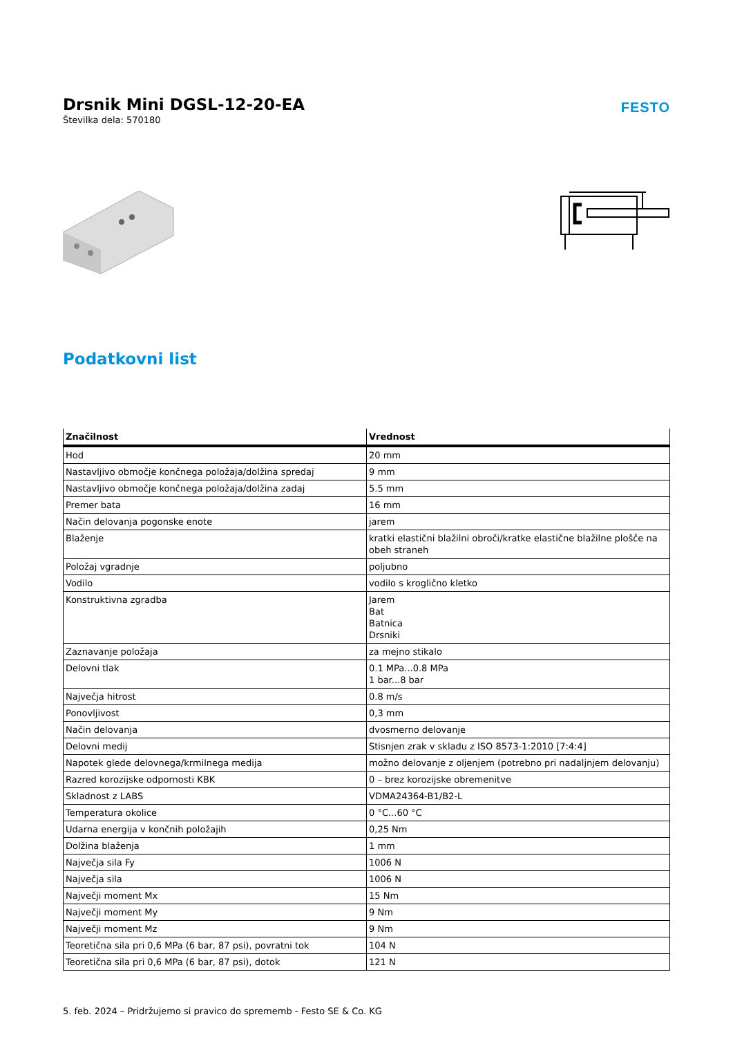Drsnik Mini DGSL-12-20-EA
Številka dela: 570180
FESTO
Podatkovni list
| Značilnost | Vrednost |
| --- | --- |
| Hod | 20 mm |
| Nastavljivo območje končnega položaja/dolžina spredaj | 9 mm |
| Nastavljivo območje končnega položaja/dolžina zadaj | 5.5 mm |
| Premer bata | 16 mm |
| Način delovanja pogonske enote | jarem |
| Blaženje | kratki elastični blažilni obroči/kratke elastične blažilne plošče na obeh straneh |
| Položaj vgradnje | poljubno |
| Vodilo | vodilo s kroglično kletko |
| Konstruktivna zgradba | Jarem Bat Batnica Drsniki |
| Zaznavanje položaja | za mejno stikalo |
| Delovni tlak | 0.1 MPa...0.8 MPa 1 bar...8 bar |
| Največja hitrost | 0.8 m/s |
| Ponovljivost | 0,3 mm |
| Način delovanja | dvosmerno delovanje |
| Delovni medij | Stisnjen zrak v skladu z ISO 8573-1:2010 [7:4:4] |
| Napotek glede delovnega/krmilnega medija | možno delovanje z oljenjem (potrebno pri nadaljnjem delovanju) |
| Razred korozijske odpornosti KBK | 0 – brez korozijske obremenitve |
| Skladnost z LABS | VDMA24364-B1/B2-L |
| Temperatura okolice | 0 °C...60 °C |
| Udarna energija v končnih položajih | 0,25 Nm |
| Dolžina blaženja | 1 mm |
| Največja sila Fy | 1006 N |
| Največja sila | 1006 N |
| Največji moment Mx | 15 Nm |
| Največji moment My | 9 Nm |
| Največji moment Mz | 9 Nm |
| Teoretična sila pri 0,6 MPa (6 bar, 87 psi), povratni tok | 104 N |
| Teoretična sila pri 0,6 MPa (6 bar, 87 psi), dotok | 121 N |
5. feb. 2024 – Pridržujemo si pravico do sprememb - Festo SE & Co. KG